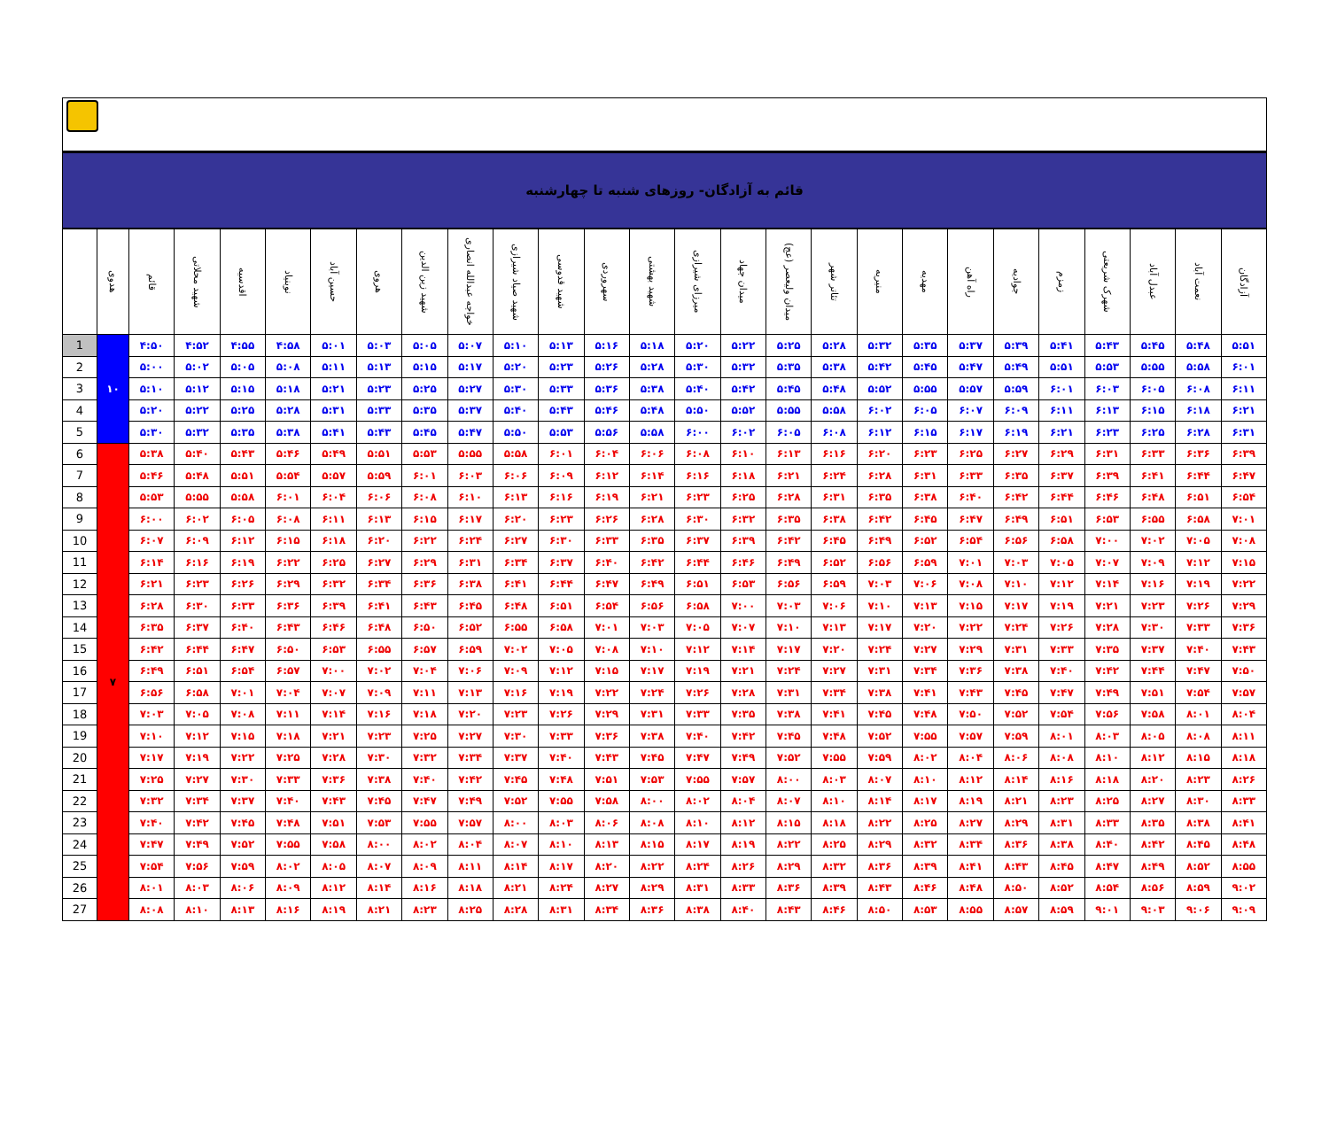قائم به آزادگان- روزهای شنبه تا چهارشنبه
| | هدوی | قائم | شهید محلاتی | اقدسیه | نوبنیاد | حسین آباد | هروی | شهید زین الدین | خواجه عبدالله انصاری | شهید صیاد شیرازی | شهید قدوسی | سهروردی | شهید بهشتی | میرزای شیرازی | میدان جهاد | میدان ولیعصر (عج) | تئاتر شهر | منیریه | مهدیه | راه آهن | جوادیه | زمزم | شهرک شریعتی | عبدل آباد | نعمت آباد | آزادگان |
| --- | --- | --- | --- | --- | --- | --- | --- | --- | --- | --- | --- | --- | --- | --- | --- | --- | --- | --- | --- | --- | --- | --- | --- | --- | --- | --- |
| 1 | ۱۰ | ۴:۵۰ | ۴:۵۲ | ۴:۵۵ | ۴:۵۸ | ۵:۰۱ | ۵:۰۳ | ۵:۰۵ | ۵:۰۷ | ۵:۱۰ | ۵:۱۳ | ۵:۱۶ | ۵:۱۸ | ۵:۲۰ | ۵:۲۲ | ۵:۲۵ | ۵:۲۸ | ۵:۳۲ | ۵:۳۵ | ۵:۳۷ | ۵:۳۹ | ۵:۴۱ | ۵:۴۳ | ۵:۴۵ | ۵:۴۸ | ۵:۵۱ |
| 2 | | ۵:۰۰ | ۵:۰۲ | ۵:۰۵ | ۵:۰۸ | ۵:۱۱ | ۵:۱۳ | ۵:۱۵ | ۵:۱۷ | ۵:۲۰ | ۵:۲۳ | ۵:۲۶ | ۵:۲۸ | ۵:۳۰ | ۵:۳۲ | ۵:۳۵ | ۵:۳۸ | ۵:۴۲ | ۵:۴۵ | ۵:۴۷ | ۵:۴۹ | ۵:۵۱ | ۵:۵۳ | ۵:۵۵ | ۵:۵۸ | ۶:۰۱ |
| 3 | | ۵:۱۰ | ۵:۱۲ | ۵:۱۵ | ۵:۱۸ | ۵:۲۱ | ۵:۲۳ | ۵:۲۵ | ۵:۲۷ | ۵:۳۰ | ۵:۳۳ | ۵:۳۶ | ۵:۳۸ | ۵:۴۰ | ۵:۴۲ | ۵:۴۵ | ۵:۴۸ | ۵:۵۲ | ۵:۵۵ | ۵:۵۷ | ۵:۵۹ | ۶:۰۱ | ۶:۰۳ | ۶:۰۵ | ۶:۰۸ | ۶:۱۱ |
| 4 | | ۵:۲۰ | ۵:۲۲ | ۵:۲۵ | ۵:۲۸ | ۵:۳۱ | ۵:۳۳ | ۵:۳۵ | ۵:۳۷ | ۵:۴۰ | ۵:۴۳ | ۵:۴۶ | ۵:۴۸ | ۵:۵۰ | ۵:۵۲ | ۵:۵۵ | ۵:۵۸ | ۶:۰۲ | ۶:۰۵ | ۶:۰۷ | ۶:۰۹ | ۶:۱۱ | ۶:۱۳ | ۶:۱۵ | ۶:۱۸ | ۶:۲۱ |
| 5 | | ۵:۳۰ | ۵:۳۲ | ۵:۳۵ | ۵:۳۸ | ۵:۴۱ | ۵:۴۳ | ۵:۴۵ | ۵:۴۷ | ۵:۵۰ | ۵:۵۳ | ۵:۵۶ | ۵:۵۸ | ۶:۰۰ | ۶:۰۲ | ۶:۰۵ | ۶:۰۸ | ۶:۱۲ | ۶:۱۵ | ۶:۱۷ | ۶:۱۹ | ۶:۲۱ | ۶:۲۳ | ۶:۲۵ | ۶:۲۸ | ۶:۳۱ |
| 6 | ۷ | ۵:۳۸ | ۵:۴۰ | ۵:۴۳ | ۵:۴۶ | ۵:۴۹ | ۵:۵۱ | ۵:۵۳ | ۵:۵۵ | ۵:۵۸ | ۶:۰۱ | ۶:۰۴ | ۶:۰۶ | ۶:۰۸ | ۶:۱۰ | ۶:۱۳ | ۶:۱۶ | ۶:۲۰ | ۶:۲۳ | ۶:۲۵ | ۶:۲۷ | ۶:۲۹ | ۶:۳۱ | ۶:۳۳ | ۶:۳۶ | ۶:۳۹ |
| 7 | | ۵:۴۶ | ۵:۴۸ | ۵:۵۱ | ۵:۵۴ | ۵:۵۷ | ۵:۵۹ | ۶:۰۱ | ۶:۰۳ | ۶:۰۶ | ۶:۰۹ | ۶:۱۲ | ۶:۱۴ | ۶:۱۶ | ۶:۱۸ | ۶:۲۱ | ۶:۲۴ | ۶:۲۸ | ۶:۳۱ | ۶:۳۳ | ۶:۳۵ | ۶:۳۷ | ۶:۳۹ | ۶:۴۱ | ۶:۴۴ | ۶:۴۷ |
| 8 | | ۵:۵۳ | ۵:۵۵ | ۵:۵۸ | ۶:۰۱ | ۶:۰۴ | ۶:۰۶ | ۶:۰۸ | ۶:۱۰ | ۶:۱۳ | ۶:۱۶ | ۶:۱۹ | ۶:۲۱ | ۶:۲۳ | ۶:۲۵ | ۶:۲۸ | ۶:۳۱ | ۶:۳۵ | ۶:۳۸ | ۶:۴۰ | ۶:۴۲ | ۶:۴۴ | ۶:۴۶ | ۶:۴۸ | ۶:۵۱ | ۶:۵۴ |
| 9 | | ۶:۰۰ | ۶:۰۲ | ۶:۰۵ | ۶:۰۸ | ۶:۱۱ | ۶:۱۳ | ۶:۱۵ | ۶:۱۷ | ۶:۲۰ | ۶:۲۳ | ۶:۲۶ | ۶:۲۸ | ۶:۳۰ | ۶:۳۲ | ۶:۳۵ | ۶:۳۸ | ۶:۴۲ | ۶:۴۵ | ۶:۴۷ | ۶:۴۹ | ۶:۵۱ | ۶:۵۳ | ۶:۵۵ | ۶:۵۸ | ۷:۰۱ |
| 10 | | ۶:۰۷ | ۶:۰۹ | ۶:۱۲ | ۶:۱۵ | ۶:۱۸ | ۶:۲۰ | ۶:۲۲ | ۶:۲۴ | ۶:۲۷ | ۶:۳۰ | ۶:۳۳ | ۶:۳۵ | ۶:۳۷ | ۶:۳۹ | ۶:۴۲ | ۶:۴۵ | ۶:۴۹ | ۶:۵۲ | ۶:۵۴ | ۶:۵۶ | ۶:۵۸ | ۷:۰۰ | ۷:۰۲ | ۷:۰۵ | ۷:۰۸ |
| 11 | | ۶:۱۴ | ۶:۱۶ | ۶:۱۹ | ۶:۲۲ | ۶:۲۵ | ۶:۲۷ | ۶:۲۹ | ۶:۳۱ | ۶:۳۴ | ۶:۳۷ | ۶:۴۰ | ۶:۴۲ | ۶:۴۴ | ۶:۴۶ | ۶:۴۹ | ۶:۵۲ | ۶:۵۶ | ۶:۵۹ | ۷:۰۱ | ۷:۰۳ | ۷:۰۵ | ۷:۰۷ | ۷:۰۹ | ۷:۱۲ | ۷:۱۵ |
| 12 | | ۶:۲۱ | ۶:۲۳ | ۶:۲۶ | ۶:۲۹ | ۶:۳۲ | ۶:۳۴ | ۶:۳۶ | ۶:۳۸ | ۶:۴۱ | ۶:۴۴ | ۶:۴۷ | ۶:۴۹ | ۶:۵۱ | ۶:۵۳ | ۶:۵۶ | ۶:۵۹ | ۷:۰۳ | ۷:۰۶ | ۷:۰۸ | ۷:۱۰ | ۷:۱۲ | ۷:۱۴ | ۷:۱۶ | ۷:۱۹ | ۷:۲۲ |
| 13 | | ۶:۲۸ | ۶:۳۰ | ۶:۳۳ | ۶:۳۶ | ۶:۳۹ | ۶:۴۱ | ۶:۴۳ | ۶:۴۵ | ۶:۴۸ | ۶:۵۱ | ۶:۵۴ | ۶:۵۶ | ۶:۵۸ | ۷:۰۰ | ۷:۰۳ | ۷:۰۶ | ۷:۱۰ | ۷:۱۳ | ۷:۱۵ | ۷:۱۷ | ۷:۱۹ | ۷:۲۱ | ۷:۲۳ | ۷:۲۶ | ۷:۲۹ |
| 14 | | ۶:۳۵ | ۶:۳۷ | ۶:۴۰ | ۶:۴۳ | ۶:۴۶ | ۶:۴۸ | ۶:۵۰ | ۶:۵۲ | ۶:۵۵ | ۶:۵۸ | ۷:۰۱ | ۷:۰۳ | ۷:۰۵ | ۷:۰۷ | ۷:۱۰ | ۷:۱۳ | ۷:۱۷ | ۷:۲۰ | ۷:۲۲ | ۷:۲۴ | ۷:۲۶ | ۷:۲۸ | ۷:۳۰ | ۷:۳۳ | ۷:۳۶ |
| 15 | | ۶:۴۲ | ۶:۴۴ | ۶:۴۷ | ۶:۵۰ | ۶:۵۳ | ۶:۵۵ | ۶:۵۷ | ۶:۵۹ | ۷:۰۲ | ۷:۰۵ | ۷:۰۸ | ۷:۱۰ | ۷:۱۲ | ۷:۱۴ | ۷:۱۷ | ۷:۲۰ | ۷:۲۴ | ۷:۲۷ | ۷:۲۹ | ۷:۳۱ | ۷:۳۳ | ۷:۳۵ | ۷:۳۷ | ۷:۴۰ | ۷:۴۳ |
| 16 | | ۶:۴۹ | ۶:۵۱ | ۶:۵۴ | ۶:۵۷ | ۷:۰۰ | ۷:۰۲ | ۷:۰۴ | ۷:۰۶ | ۷:۰۹ | ۷:۱۲ | ۷:۱۵ | ۷:۱۷ | ۷:۱۹ | ۷:۲۱ | ۷:۲۴ | ۷:۲۷ | ۷:۳۱ | ۷:۳۴ | ۷:۳۶ | ۷:۳۸ | ۷:۴۰ | ۷:۴۲ | ۷:۴۴ | ۷:۴۷ | ۷:۵۰ |
| 17 | | ۶:۵۶ | ۶:۵۸ | ۷:۰۱ | ۷:۰۴ | ۷:۰۷ | ۷:۰۹ | ۷:۱۱ | ۷:۱۳ | ۷:۱۶ | ۷:۱۹ | ۷:۲۲ | ۷:۲۴ | ۷:۲۶ | ۷:۲۸ | ۷:۳۱ | ۷:۳۴ | ۷:۳۸ | ۷:۴۱ | ۷:۴۳ | ۷:۴۵ | ۷:۴۷ | ۷:۴۹ | ۷:۵۱ | ۷:۵۴ | ۷:۵۷ |
| 18 | | ۷:۰۳ | ۷:۰۵ | ۷:۰۸ | ۷:۱۱ | ۷:۱۴ | ۷:۱۶ | ۷:۱۸ | ۷:۲۰ | ۷:۲۳ | ۷:۲۶ | ۷:۲۹ | ۷:۳۱ | ۷:۳۳ | ۷:۳۵ | ۷:۳۸ | ۷:۴۱ | ۷:۴۵ | ۷:۴۸ | ۷:۵۰ | ۷:۵۲ | ۷:۵۴ | ۷:۵۶ | ۷:۵۸ | ۸:۰۱ | ۸:۰۴ |
| 19 | | ۷:۱۰ | ۷:۱۲ | ۷:۱۵ | ۷:۱۸ | ۷:۲۱ | ۷:۲۳ | ۷:۲۵ | ۷:۲۷ | ۷:۳۰ | ۷:۳۳ | ۷:۳۶ | ۷:۳۸ | ۷:۴۰ | ۷:۴۲ | ۷:۴۵ | ۷:۴۸ | ۷:۵۲ | ۷:۵۵ | ۷:۵۷ | ۷:۵۹ | ۸:۰۱ | ۸:۰۳ | ۸:۰۵ | ۸:۰۸ | ۸:۱۱ |
| 20 | | ۷:۱۷ | ۷:۱۹ | ۷:۲۲ | ۷:۲۵ | ۷:۲۸ | ۷:۳۰ | ۷:۳۲ | ۷:۳۴ | ۷:۳۷ | ۷:۴۰ | ۷:۴۳ | ۷:۴۵ | ۷:۴۷ | ۷:۴۹ | ۷:۵۲ | ۷:۵۵ | ۷:۵۹ | ۸:۰۲ | ۸:۰۴ | ۸:۰۶ | ۸:۰۸ | ۸:۱۰ | ۸:۱۲ | ۸:۱۵ | ۸:۱۸ |
| 21 | | ۷:۲۵ | ۷:۲۷ | ۷:۳۰ | ۷:۳۳ | ۷:۳۶ | ۷:۳۸ | ۷:۴۰ | ۷:۴۲ | ۷:۴۵ | ۷:۴۸ | ۷:۵۱ | ۷:۵۳ | ۷:۵۵ | ۷:۵۷ | ۸:۰۰ | ۸:۰۳ | ۸:۰۷ | ۸:۱۰ | ۸:۱۲ | ۸:۱۴ | ۸:۱۶ | ۸:۱۸ | ۸:۲۰ | ۸:۲۳ | ۸:۲۶ |
| 22 | | ۷:۳۲ | ۷:۳۴ | ۷:۳۷ | ۷:۴۰ | ۷:۴۳ | ۷:۴۵ | ۷:۴۷ | ۷:۴۹ | ۷:۵۲ | ۷:۵۵ | ۷:۵۸ | ۸:۰۰ | ۸:۰۲ | ۸:۰۴ | ۸:۰۷ | ۸:۱۰ | ۸:۱۴ | ۸:۱۷ | ۸:۱۹ | ۸:۲۱ | ۸:۲۳ | ۸:۲۵ | ۸:۲۷ | ۸:۳۰ | ۸:۳۳ |
| 23 | | ۷:۴۰ | ۷:۴۲ | ۷:۴۵ | ۷:۴۸ | ۷:۵۱ | ۷:۵۳ | ۷:۵۵ | ۷:۵۷ | ۸:۰۰ | ۸:۰۳ | ۸:۰۶ | ۸:۰۸ | ۸:۱۰ | ۸:۱۲ | ۸:۱۵ | ۸:۱۸ | ۸:۲۲ | ۸:۲۵ | ۸:۲۷ | ۸:۲۹ | ۸:۳۱ | ۸:۳۳ | ۸:۳۵ | ۸:۳۸ | ۸:۴۱ |
| 24 | | ۷:۴۷ | ۷:۴۹ | ۷:۵۲ | ۷:۵۵ | ۷:۵۸ | ۸:۰۰ | ۸:۰۲ | ۸:۰۴ | ۸:۰۷ | ۸:۱۰ | ۸:۱۳ | ۸:۱۵ | ۸:۱۷ | ۸:۱۹ | ۸:۲۲ | ۸:۲۵ | ۸:۲۹ | ۸:۳۲ | ۸:۳۴ | ۸:۳۶ | ۸:۳۸ | ۸:۴۰ | ۸:۴۲ | ۸:۴۵ | ۸:۴۸ |
| 25 | | ۷:۵۴ | ۷:۵۶ | ۷:۵۹ | ۸:۰۲ | ۸:۰۵ | ۸:۰۷ | ۸:۰۹ | ۸:۱۱ | ۸:۱۴ | ۸:۱۷ | ۸:۲۰ | ۸:۲۲ | ۸:۲۴ | ۸:۲۶ | ۸:۲۹ | ۸:۳۲ | ۸:۳۶ | ۸:۳۹ | ۸:۴۱ | ۸:۴۳ | ۸:۴۵ | ۸:۴۷ | ۸:۴۹ | ۸:۵۲ | ۸:۵۵ |
| 26 | | ۸:۰۱ | ۸:۰۳ | ۸:۰۶ | ۸:۰۹ | ۸:۱۲ | ۸:۱۴ | ۸:۱۶ | ۸:۱۸ | ۸:۲۱ | ۸:۲۴ | ۸:۲۷ | ۸:۲۹ | ۸:۳۱ | ۸:۳۳ | ۸:۳۶ | ۸:۳۹ | ۸:۴۳ | ۸:۴۶ | ۸:۴۸ | ۸:۵۰ | ۸:۵۲ | ۸:۵۴ | ۸:۵۶ | ۸:۵۹ | ۹:۰۲ |
| 27 | | ۸:۰۸ | ۸:۱۰ | ۸:۱۳ | ۸:۱۶ | ۸:۱۹ | ۸:۲۱ | ۸:۲۳ | ۸:۲۵ | ۸:۲۸ | ۸:۳۱ | ۸:۳۴ | ۸:۳۶ | ۸:۳۸ | ۸:۴۰ | ۸:۴۳ | ۸:۴۶ | ۸:۵۰ | ۸:۵۳ | ۸:۵۵ | ۸:۵۷ | ۸:۵۹ | ۹:۰۱ | ۹:۰۳ | ۹:۰۶ | ۹:۰۹ |